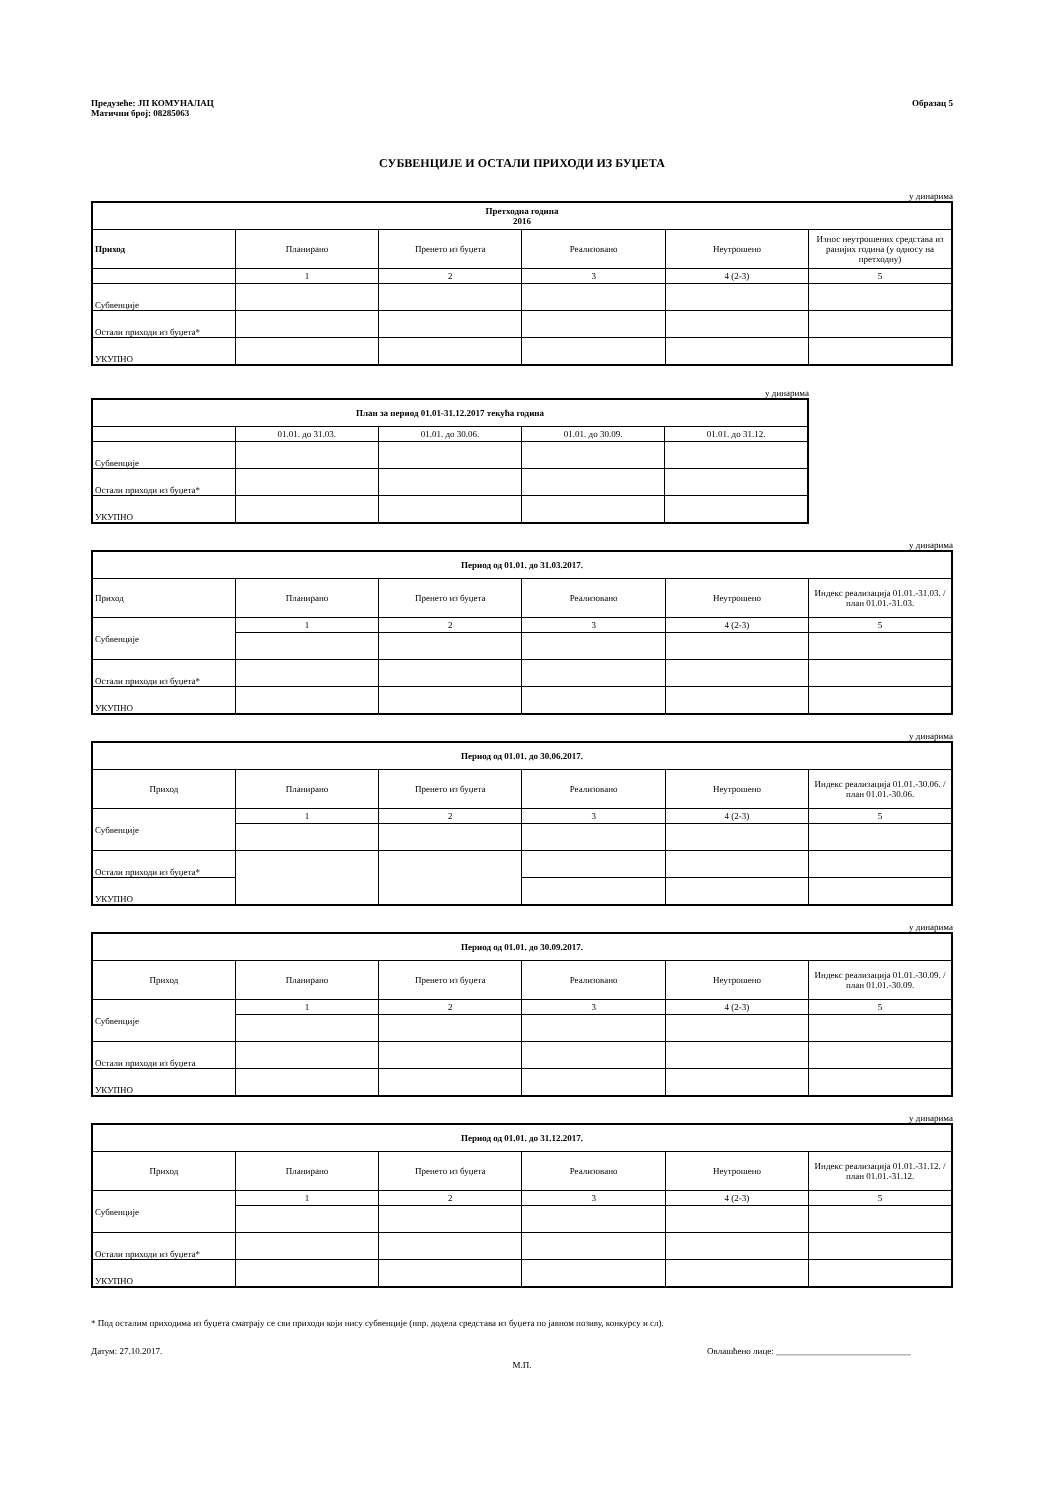Предузеће: ЈП КОМУНАЛАЦ
Матични број: 08285063
Образац 5
СУБВЕНЦИЈЕ И ОСТАЛИ ПРИХОДИ ИЗ БУЏЕТА
у динарима
| Претходна година 2016 | | | | | |
| --- | --- | --- | --- | --- | --- |
| Приход | Планирано | Пренето из буџета | Реализовано | Неутрошено | Износ неутрошених средстава из ранијих година (у односу на претходну) |
| | 1 | 2 | 3 | 4 (2-3) | 5 |
| Субвенције | | | | | |
| Остали приходи из буџета* | | | | | |
| УКУПНО | | | | | |
у динарима
| План за период 01.01-31.12.2017 текућа година | | | | |
| --- | --- | --- | --- | --- |
| | 01.01. до 31.03. | 01.01. до 30.06. | 01.01. до 30.09. | 01.01. до 31.12. |
| Субвенције | | | | |
| Остали приходи из буџета* | | | | |
| УКУПНО | | | | |
у динарима
| Период од 01.01. до 31.03.2017. | | | | | |
| --- | --- | --- | --- | --- | --- |
| Приход | Планирано | Пренето из буџета | Реализовано | Неутрошено | Индекс реализација 01.01.-31.03. / план 01.01.-31.03. |
| Субвенције | 1 | 2 | 3 | 4 (2-3) | 5 |
| Остали приходи из буџета* | | | | | |
| УКУПНО | | | | | |
у динарима
| Период од 01.01. до 30.06.2017. | | | | | |
| --- | --- | --- | --- | --- | --- |
| Приход | Планирано | Пренето из буџета | Реализовано | Неутрошено | Индекс реализација 01.01.-30.06. / план 01.01.-30.06. |
| Субвенције | 1 | 2 | 3 | 4 (2-3) | 5 |
| Остали приходи из буџета* | | | | | |
| УКУПНО | | | | | |
у динарима
| Период од 01.01. до 30.09.2017. | | | | | |
| --- | --- | --- | --- | --- | --- |
| Приход | Планирано | Пренето из буџета | Реализовано | Неутрошено | Индекс реализација 01.01.-30.09. / план 01.01.-30.09. |
| Субвенције | 1 | 2 | 3 | 4 (2-3) | 5 |
| Остали приходи из буџета | | | | | |
| УКУПНО | | | | | |
у динарима
| Период од 01.01. до 31.12.2017. | | | | | |
| --- | --- | --- | --- | --- | --- |
| Приход | Планирано | Пренето из буџета | Реализовано | Неутрошено | Индекс реализација 01.01.-31.12. / план 01.01.-31.12. |
| Субвенције | 1 | 2 | 3 | 4 (2-3) | 5 |
| Остали приходи из буџета* | | | | | |
| УКУПНО | | | | | |
* Под осталим приходима из буџета сматрају се сви приходи који нису субвенције (нпр. додела средстава из буџета по јавном позиву, конкурсу и сл).
Датум: 27.10.2017. Овлашћено лице: ______________________________
М.П.